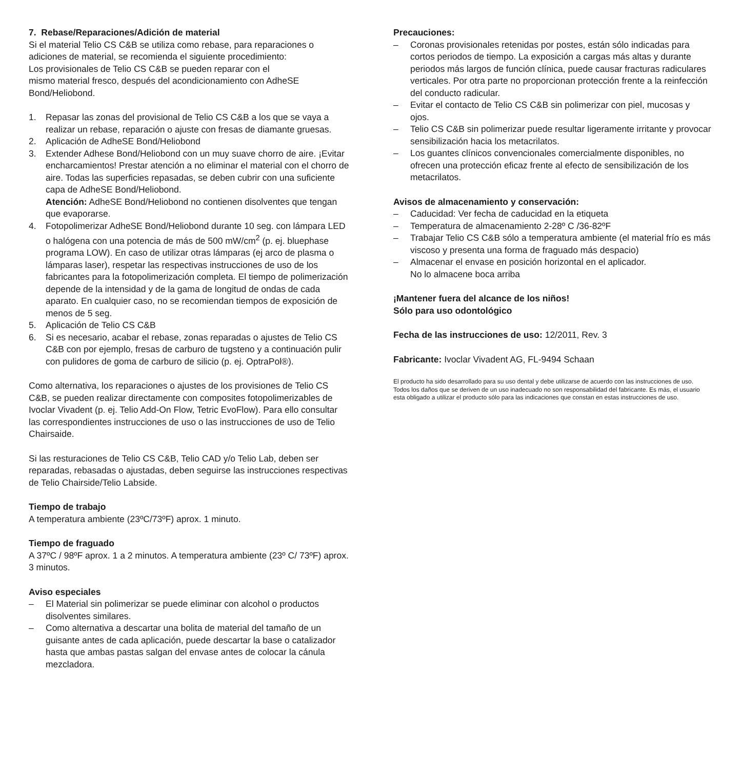7. Rebase/Reparaciones/Adición de material
Si el material Telio CS C&B se utiliza como rebase, para reparaciones o adiciones de material, se recomienda el siguiente procedimiento:
Los provisionales de Telio CS C&B se pueden reparar con el
mismo material fresco, después del acondicionamiento con AdheSE Bond/Heliobond.
1. Repasar las zonas del provisional de Telio CS C&B a los que se vaya a realizar un rebase, reparación o ajuste con fresas de diamante gruesas.
2. Aplicación de AdheSE Bond/Heliobond
3. Extender Adhese Bond/Heliobond con un muy suave chorro de aire. ¡Evitar encharcamientos! Prestar atención a no eliminar el material con el chorro de aire. Todas las superficies repasadas, se deben cubrir con una suficiente capa de AdheSE Bond/Heliobond.
Atención: AdheSE Bond/Heliobond no contienen disolventes que tengan que evaporarse.
4. Fotopolimerizar AdheSE Bond/Heliobond durante 10 seg. con lámpara LED o halógena con una potencia de más de 500 mW/cm<sup>2</sup> (p. ej. bluephase programa LOW). En caso de utilizar otras lámparas (ej arco de plasma o lámparas laser), respetar las respectivas instrucciones de uso de los fabricantes para la fotopolimerización completa. El tiempo de polimerización depende de la intensidad y de la gama de longitud de ondas de cada aparato. En cualquier caso, no se recomiendan tiempos de exposición de menos de 5 seg.
5. Aplicación de Telio CS C&B
6. Si es necesario, acabar el rebase, zonas reparadas o ajustes de Telio CS C&B con por ejemplo, fresas de carburo de tugsteno y a continuación pulir con pulidores de goma de carburo de silicio (p. ej. OptraPol®).
Como alternativa, los reparaciones o ajustes de los provisiones de Telio CS C&B, se pueden realizar directamente con composites fotopolimerizables de Ivoclar Vivadent (p. ej. Telio Add-On Flow, Tetric EvoFlow). Para ello consultar las correspondientes instrucciones de uso o las instrucciones de uso de Telio Chairsaide.
Si las resturaciones de Telio CS C&B, Telio CAD y/o Telio Lab, deben ser reparadas, rebasadas o ajustadas, deben seguirse las instrucciones respectivas de Telio Chairside/Telio Labside.
Tiempo de trabajo
A temperatura ambiente (23ºC/73ºF) aprox. 1 minuto.
Tiempo de fraguado
A 37ºC / 98ºF aprox. 1 a 2 minutos. A temperatura ambiente (23º C/ 73ºF) aprox. 3 minutos.
Aviso especiales
– El Material sin polimerizar se puede eliminar con alcohol o productos disolventes similares.
– Como alternativa a descartar una bolita de material del tamaño de un guisante antes de cada aplicación, puede descartar la base o catalizador hasta que ambas pastas salgan del envase antes de colocar la cánula mezcladora.
Precauciones:
– Coronas provisionales retenidas por postes, están sólo indicadas para cortos periodos de tiempo. La exposición a cargas más altas y durante periodos más largos de función clínica, puede causar fracturas radiculares verticales. Por otra parte no proporcionan protección frente a la reinfección del conducto radicular.
– Evitar el contacto de Telio CS C&B sin polimerizar con piel, mucosas y ojos.
– Telio CS C&B sin polimerizar puede resultar ligeramente irritante y provocar sensibilización hacia los metacrilatos.
– Los guantes clínicos convencionales comercialmente disponibles, no ofrecen una protección eficaz frente al efecto de sensibilización de los metacrilatos.
Avisos de almacenamiento y conservación:
– Caducidad: Ver fecha de caducidad en la etiqueta
– Temperatura de almacenamiento 2-28º C /36-82ºF
– Trabajar Telio CS C&B sólo a temperatura ambiente (el material frío es más viscoso y presenta una forma de fraguado más despacio)
– Almacenar el envase en posición horizontal en el aplicador.
No lo almacene boca arriba
¡Mantener fuera del alcance de los niños!
Sólo para uso odontológico
Fecha de las instrucciones de uso: 12/2011, Rev. 3
Fabricante: Ivoclar Vivadent AG, FL-9494 Schaan
El producto ha sido desarrollado para su uso dental y debe utilizarse de acuerdo con las instrucciones de uso. Todos los daños que se deriven de un uso inadecuado no son responsabilidad del fabricante. Es más, el usuario esta obligado a utilizar el producto sólo para las indicaciones que constan en estas instrucciones de uso.